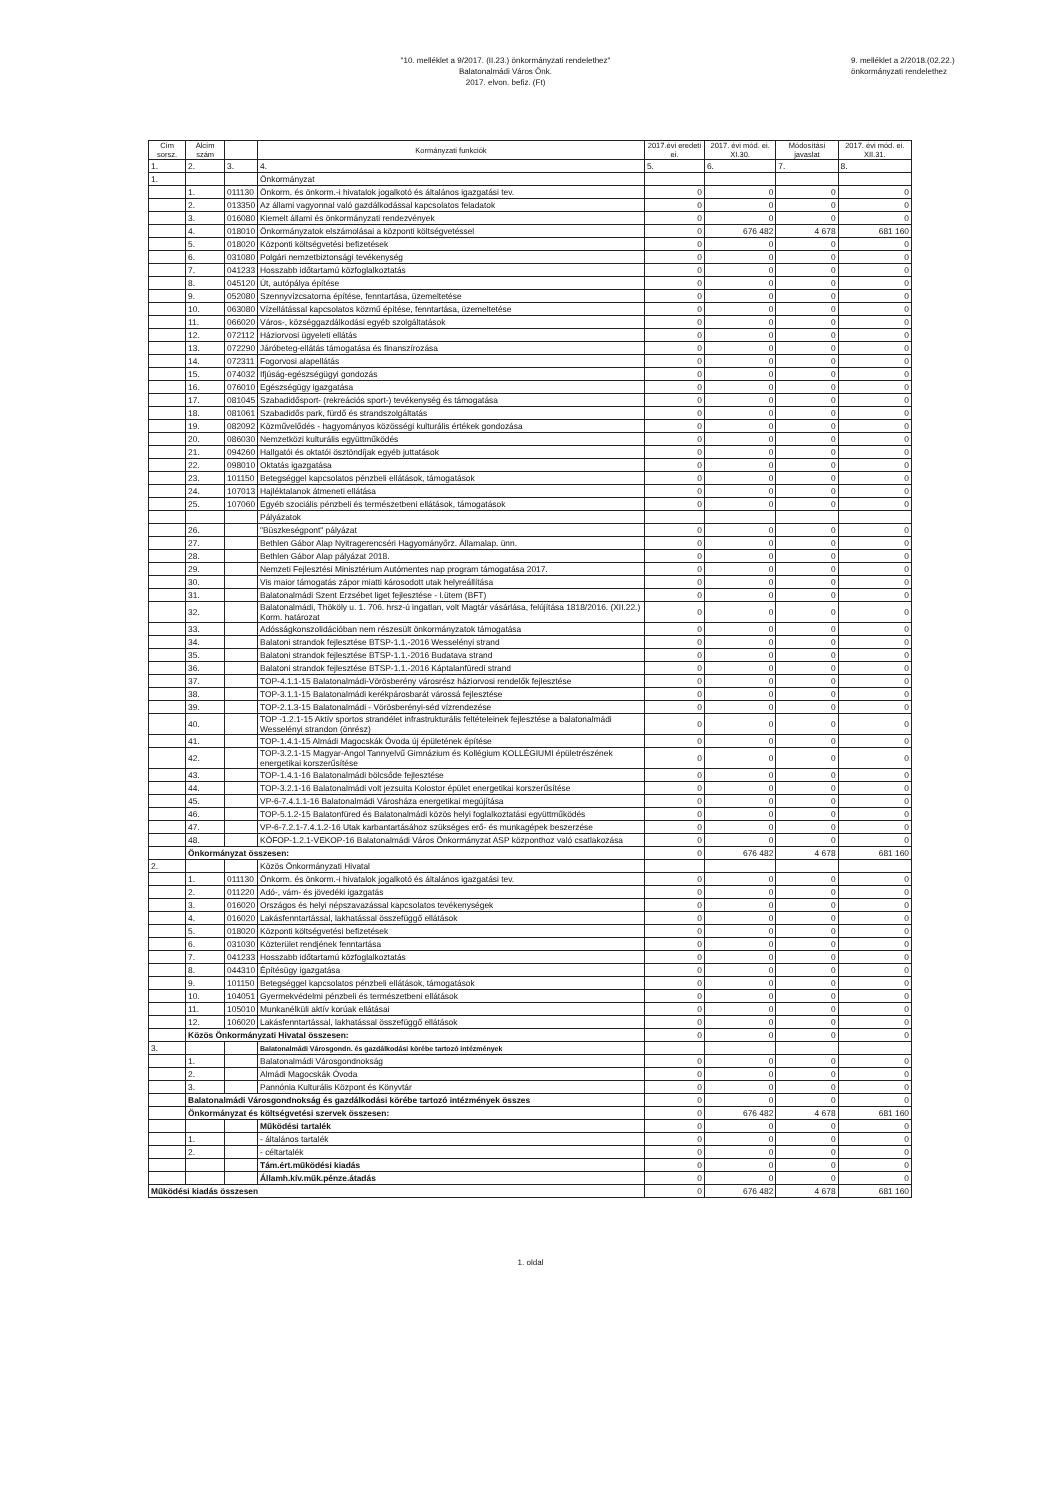"10. melléklet a 9/2017. (II.23.) önkormányzati rendelethez"
Balatonalmádi Város Önk.
2017. elvon. befiz. (Ft)
9. melléklet a 2/2018.(02.22.)
önkormányzati rendelethez
| Cím sorsz. | Alcím szám | | Kormányzati funkciók | 2017.évi eredeti ei. | 2017. évi mód. ei. XI.30. | Módosítási javaslat | 2017. évi mód. ei. XII.31. |
| --- | --- | --- | --- | --- | --- | --- | --- |
| 1. | 2. | 3. | 4. | 5. | 6. | 7. | 8. |
| 1. | | | Önkormányzat | | | | |
| | 1. | 011130 | Önkorm. és önkorm.-i hivatalok jogalkotó és általános igazgatási tev. | 0 | 0 | 0 | 0 |
| | 2. | 013350 | Az állami vagyonnal való gazdálkodással kapcsolatos feladatok | 0 | 0 | 0 | 0 |
| | 3. | 016080 | Kiemelt állami és önkormányzati rendezvények | 0 | 0 | 0 | 0 |
| | 4. | 018010 | Önkormányzatok elszámolásai a központi költségvetéssel | 0 | 676 482 | 4 678 | 681 160 |
| | 5. | 018020 | Központi költségvetési befizetések | 0 | 0 | 0 | 0 |
| | 6. | 031080 | Polgári nemzetbiztonsági tevékenység | 0 | 0 | 0 | 0 |
| | 7. | 041233 | Hosszabb időtartamú közfoglalkoztatás | 0 | 0 | 0 | 0 |
| | 8. | 045120 | Út, autópálya építése | 0 | 0 | 0 | 0 |
| | 9. | 052080 | Szennyvízcsatorna építése, fenntartása, üzemeltetése | 0 | 0 | 0 | 0 |
| | 10. | 063080 | Vízellátással kapcsolatos közmű építése, fenntartása, üzemeltetése | 0 | 0 | 0 | 0 |
| | 11. | 066020 | Város-, községgazdálkodási egyéb szolgáltatások | 0 | 0 | 0 | 0 |
| | 12. | 072112 | Háziorvosi ügyeleti ellátás | 0 | 0 | 0 | 0 |
| | 13. | 072290 | Járóbeteg-ellátás támogatása és finanszírozása | 0 | 0 | 0 | 0 |
| | 14. | 072311 | Fogorvosi alapellátás | 0 | 0 | 0 | 0 |
| | 15. | 074032 | Ifjúság-egészségügyi gondozás | 0 | 0 | 0 | 0 |
| | 16. | 076010 | Egészségügy igazgatása | 0 | 0 | 0 | 0 |
| | 17. | 081045 | Szabadidősport- (rekreációs sport-) tevékenység és támogatása | 0 | 0 | 0 | 0 |
| | 18. | 081061 | Szabadidős park, fürdő és strandszolgáltatás | 0 | 0 | 0 | 0 |
| | 19. | 082092 | Közművelődés - hagyományos közösségi kulturális értékek gondozása | 0 | 0 | 0 | 0 |
| | 20. | 086030 | Nemzetközi kulturális együttműködés | 0 | 0 | 0 | 0 |
| | 21. | 094260 | Hallgatói és oktatói ösztöndíjak egyéb juttatások | 0 | 0 | 0 | 0 |
| | 22. | 098010 | Oktatás igazgatása | 0 | 0 | 0 | 0 |
| | 23. | 101150 | Betegséggel kapcsolatos pénzbeli ellátások, támogatások | 0 | 0 | 0 | 0 |
| | 24. | 107013 | Hajléktalanok átmeneti ellátása | 0 | 0 | 0 | 0 |
| | 25. | 107060 | Egyéb szociális pénzbeli és természetbeni ellátások, támogatások | 0 | 0 | 0 | 0 |
| | | | Pályázatok | | | | |
| | 26. | | "Büszkeségpont" pályázat | 0 | 0 | 0 | 0 |
| | 27. | | Bethlen Gábor Alap Nyitragerencséri Hagyományőrz. Államalap. ünn. | 0 | 0 | 0 | 0 |
| | 28. | | Bethlen Gábor Alap pályázat 2018. | 0 | 0 | 0 | 0 |
| | 29. | | Nemzeti Fejlesztési Minisztérium Autómentes nap program támogatása 2017. | 0 | 0 | 0 | 0 |
| | 30. | | Vis maior támogatás zápor miatti károsodott utak helyreállítása | 0 | 0 | 0 | 0 |
| | 31. | | Balatonalmádi Szent Erzsébet liget fejlesztése - I.ütem (BFT) | 0 | 0 | 0 | 0 |
| | 32. | | Balatonalmádi, Thököly u. 1. 706. hrsz-ú ingatlan, volt Magtár vásárlása, felújítása 1818/2016. (XII.22.) Korm. határozat | 0 | 0 | 0 | 0 |
| | 33. | | Adósságkonszolidációban nem részesült önkormányzatok támogatása | 0 | 0 | 0 | 0 |
| | 34. | | Balatoni strandok fejlesztése BTSP-1.1.-2016 Wesselényi strand | 0 | 0 | 0 | 0 |
| | 35. | | Balatoni strandok fejlesztése BTSP-1.1.-2016 Budatava strand | 0 | 0 | 0 | 0 |
| | 36. | | Balatoni strandok fejlesztése BTSP-1.1.-2016 Káptalanfüredi strand | 0 | 0 | 0 | 0 |
| | 37. | | TOP-4.1.1-15 Balatonalmádi-Vörösberény városrész háziorvosi rendelők fejlesztése | 0 | 0 | 0 | 0 |
| | 38. | | TOP-3.1.1-15 Balatonalmádi kerékpárosbarát várossá fejlesztése | 0 | 0 | 0 | 0 |
| | 39. | | TOP-2.1.3-15 Balatonalmádi - Vörösberényi-séd vízrendezése | 0 | 0 | 0 | 0 |
| | 40. | | TOP -1.2.1-15 Aktív sportos strandélet infrastrukturális feltételeinek fejlesztése a balatonalmádi Wesselényi strandon (önrész) | 0 | 0 | 0 | 0 |
| | 41. | | TOP-1.4.1-15 Almádi Magocskák Óvoda új épületének építése | 0 | 0 | 0 | 0 |
| | 42. | | TOP-3.2.1-15 Magyar-Angol Tannyelvű Gimnázium és Kollégium KOLLÉGIUMI épületrészének energetikai korszerűsítése | 0 | 0 | 0 | 0 |
| | 43. | | TOP-1.4.1-16 Balatonalmádi bölcsőde fejlesztése | 0 | 0 | 0 | 0 |
| | 44. | | TOP-3.2.1-16 Balatonalmádi volt jezsuita Kolostor épület energetikai korszerűsítése | 0 | 0 | 0 | 0 |
| | 45. | | VP-6-7.4.1.1-16 Balatonalmádi Városháza energetikai megújítása | 0 | 0 | 0 | 0 |
| | 46. | | TOP-5.1.2-15 Balatonfüred és Balatonalmádi közös helyi foglalkoztatási együttműködés | 0 | 0 | 0 | 0 |
| | 47. | | VP-6-7.2.1-7.4.1.2-16 Utak karbantartásához szükséges erő- és munkagépek beszerzése | 0 | 0 | 0 | 0 |
| | 48. | | KÖFOP-1.2.1-VEKOP-16 Balatonalmádi Város Önkormányzat ASP központhoz való csatlakozása | 0 | 0 | 0 | 0 |
| | Önkormányzat összesen: | | | 0 | 676 482 | 4 678 | 681 160 |
| 2. | | | Közös Önkormányzati Hivatal | | | | |
| | 1. | 011130 | Önkorm. és önkorm.-i hivatalok jogalkotó és általános igazgatási tev. | 0 | 0 | 0 | 0 |
| | 2. | 011220 | Adó-, vám- és jövedéki igazgatás | 0 | 0 | 0 | 0 |
| | 3. | 016020 | Országos és helyi népszavazással kapcsolatos tevékenységek | 0 | 0 | 0 | 0 |
| | 4. | 016020 | Lakásfenntartással, lakhatással összefüggő ellátások | 0 | 0 | 0 | 0 |
| | 5. | 018020 | Központi költségvetési befizetések | 0 | 0 | 0 | 0 |
| | 6. | 031030 | Közterület rendjének fenntartása | 0 | 0 | 0 | 0 |
| | 7. | 041233 | Hosszabb időtartamú közfoglalkoztatás | 0 | 0 | 0 | 0 |
| | 8. | 044310 | Építésügy igazgatása | 0 | 0 | 0 | 0 |
| | 9. | 101150 | Betegséggel kapcsolatos pénzbeli ellátások, támogatások | 0 | 0 | 0 | 0 |
| | 10. | 104051 | Gyermekvédelmi pénzbeli és természetbeni ellátások | 0 | 0 | 0 | 0 |
| | 11. | 105010 | Munkanélküli aktív korúak ellátásai | 0 | 0 | 0 | 0 |
| | 12. | 106020 | Lakásfenntartással, lakhatással összefüggő ellátások | 0 | 0 | 0 | 0 |
| | Közös Önkormányzati Hivatal összesen: | | | 0 | 0 | 0 | 0 |
| 3. | | | Balatonalmádi Városgondn. és gazdálkodási körébe tartozó intézmények | | | | |
| | 1. | | Balatonalmádi Városgondnokság | 0 | 0 | 0 | 0 |
| | 2. | | Almádi Magocskák Óvoda | 0 | 0 | 0 | 0 |
| | 3. | | Pannónia Kulturális Központ és Könyvtár | 0 | 0 | 0 | 0 |
| | Balatonalmádi Városgondnokság és gazdálkodási körébe tartozó intézmények összes | | | 0 | 0 | 0 | 0 |
| | Önkormányzat és költségvetési szervek összesen: | | | 0 | 676 482 | 4 678 | 681 160 |
| | | | Működési tartalék | 0 | 0 | 0 | 0 |
| | 1. | | - általános tartalék | 0 | 0 | 0 | 0 |
| | 2. | | - céltartalék | 0 | 0 | 0 | 0 |
| | | | Tám.ért.működési kiadás | 0 | 0 | 0 | 0 |
| | | | Államh.kív.műk.pénze.átadás | 0 | 0 | 0 | 0 |
| Működési kiadás összesen | | | | 0 | 676 482 | 4 678 | 681 160 |
1. oldal